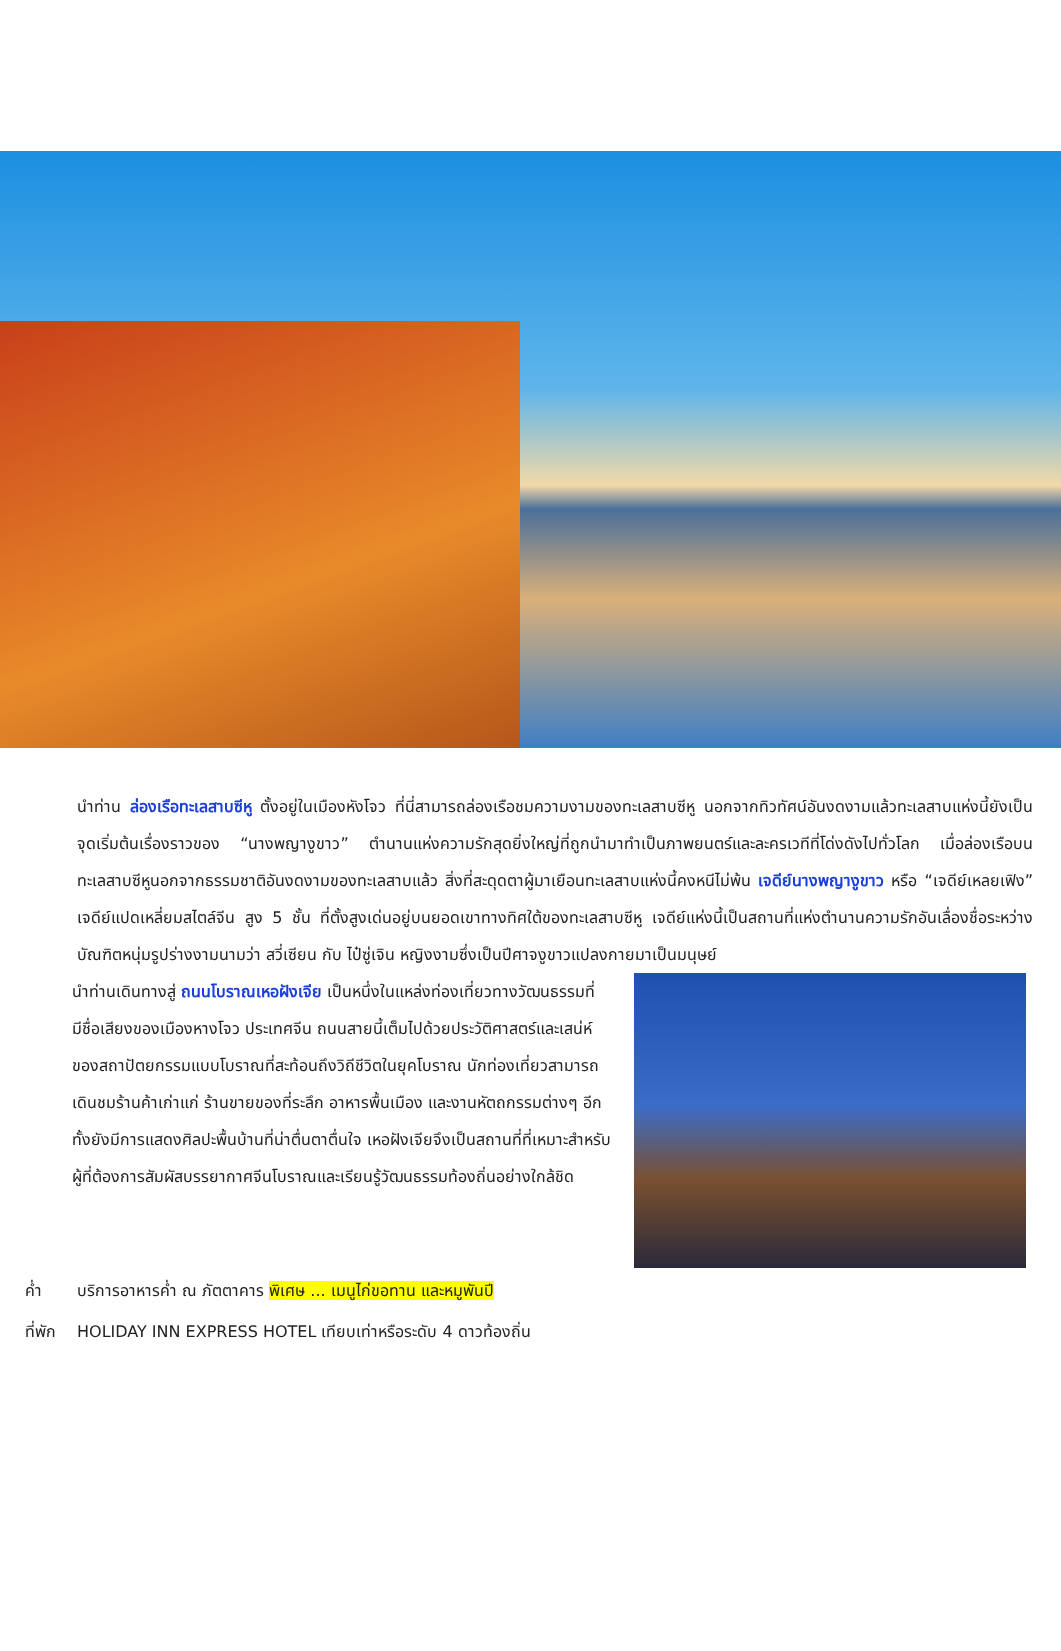นำท่าน ล่องเรือทะเลสาบซีหู ตั้งอยู่ในเมืองหังโจว ที่นี่สามารถล่องเรือชมความงามของทะเลสาบซีหู นอกจากทิวทัศน์อันงดงามแล้วทะเลสาบแห่งนี้ยังเป็นจุดเริ่มต้นเรื่องราวของ “นางพญางูขาว” ตำนานแห่งความรักสุดยิ่งใหญ่ที่ถูกนำมาทำเป็นภาพยนตร์และละครเวทีที่โด่งดังไปทั่วโลก เมื่อล่องเรือบนทะเลสาบซีหูนอกจากธรรมชาติอันงดงามของทะเลสาบแล้ว สิ่งที่สะดุดตาผู้มาเยือนทะเลสาบแห่งนี้คงหนีไม่พ้น เจดีย์นางพญางูขาว หรือ “เจดีย์เหลยเฟิง” เจดีย์แปดเหลี่ยมสไตล์จีน สูง 5 ชั้น ที่ตั้งสูงเด่นอยู่บนยอดเขาทางทิศใต้ของทะเลสาบซีหู เจดีย์แห่งนี้เป็นสถานที่แห่งตำนานความรักอันเลื่องชื่อระหว่างบัณฑิตหนุ่มรูปร่างงามนามว่า สวี่เซียน กับ ไป๋ซู่เจิน หญิงงามซึ่งเป็นปีศาจงูขาวแปลงกายมาเป็นมนุษย์
นำท่านเดินทางสู่ ถนนโบราณเหอฝังเจีย เป็นหนึ่งในแหล่งท่องเที่ยวทางวัฒนธรรมที่มีชื่อเสียงของเมืองหางโจว ประเทศจีน ถนนสายนี้เต็มไปด้วยประวัติศาสตร์และเสน่ห์ของสถาปัตยกรรมแบบโบราณที่สะท้อนถึงวิถีชีวิตในยุคโบราณ นักท่องเที่ยวสามารถเดินชมร้านค้าเก่าแก่ ร้านขายของที่ระลึก อาหารพื้นเมือง และงานหัตถกรรมต่างๆ อีกทั้งยังมีการแสดงศิลปะพื้นบ้านที่น่าตื่นตาตื่นใจ เหอฝังเจียจึงเป็นสถานที่ที่เหมาะสำหรับผู้ที่ต้องการสัมผัสบรรยากาศจีนโบราณและเรียนรู้วัฒนธรรมท้องถิ่นอย่างใกล้ชิด
ค่ำ บริการอาหารค่ำ ณ ภัตตาคาร พิเศษ ... เมนูไก่ขอทาน และหมูพันปี
ที่พัก HOLIDAY INN EXPRESS HOTEL เทียบเท่าหรือระดับ 4 ดาวท้องถิ่น